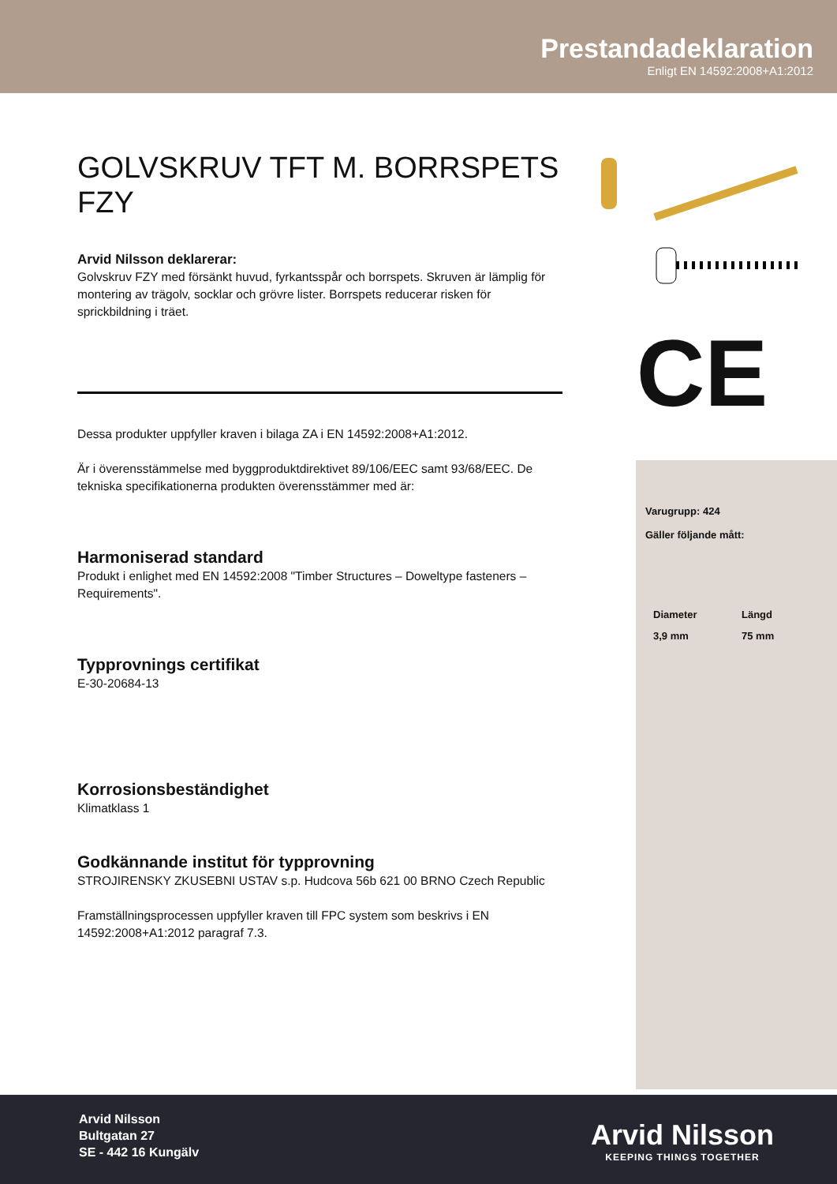Prestandadeklaration
Enligt EN 14592:2008+A1:2012
CE
GOLVSKRUV TFT M. BORRSPETS FZY
Arvid Nilsson deklarerar:
Golvskruv FZY med försänkt huvud, fyrkantsspår och borrspets. Skruven är lämplig för montering av trägolv, socklar och grövre lister. Borrspets reducerar risken för sprickbildning i träet.
Dessa produkter uppfyller kraven i bilaga ZA i EN 14592:2008+A1:2012.
Är i överensstämmelse med byggproduktdirektivet 89/106/EEC samt 93/68/EEC. De tekniska specifikationerna produkten överensstämmer med är:
Harmoniserad standard
Produkt i enlighet med EN 14592:2008 "Timber Structures – Doweltype fasteners – Requirements".
Typprovnings certifikat
E-30-20684-13
Korrosionsbeständighet
Klimatklass 1
Godkännande institut för typprovning
STROJIRENSKY ZKUSEBNI USTAV s.p. Hudcova 56b 621 00 BRNO Czech Republic
Framställningsprocessen uppfyller kraven till FPC system som beskrivs i EN 14592:2008+A1:2012 paragraf 7.3.
Varugrupp: 424
Gäller följande mått:
| Diameter | Längd |
| --- | --- |
| 3,9 mm | 75 mm |
Arvid Nilsson
Bultgatan 27
SE - 442 16 Kungälv
Arvid Nilsson
KEEPING THINGS TOGETHER